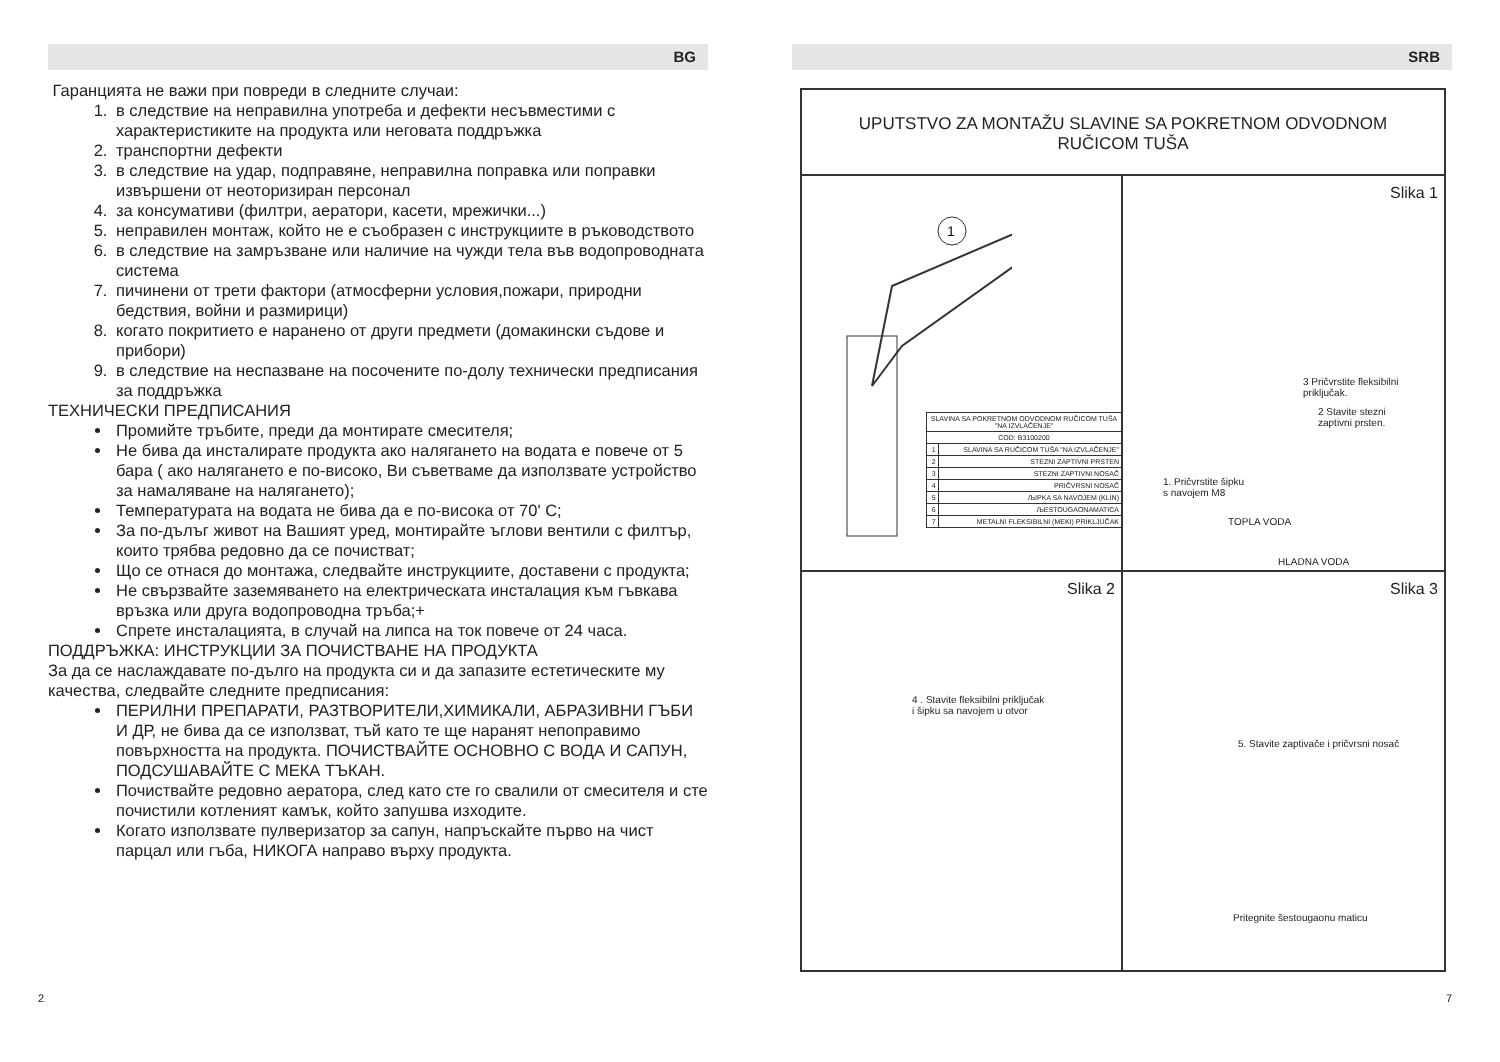BG
Гаранцията не важи при повреди в следните случаи:
1. в следствие на неправилна употреба и дефекти несъвместими с характеристиките на продукта или неговата поддръжка
2. транспортни дефекти
3. в следствие на удар, подправяне, неправилна поправка или поправки извършени от неоторизиран персонал
4. за консумативи (филтри, аератори, касети, мрежички...)
5. неправилен монтаж, който не е съобразен с инструкциите в ръководството
6. в следствие на замръзване или наличие на чужди тела във водопроводната система
7. пичинени от трети фактори (атмосферни условия,пожари, природни бедствия, войни и размирици)
8. когато покритието е наранено от други предмети (домакински съдове и прибори)
9. в следствие на неспазване на посочените по-долу технически предписания за поддръжка
ТЕХНИЧЕСКИ ПРЕДПИСАНИЯ
Промийте тръбите, преди да монтирате смесителя;
Не бива да инсталирате продукта ако налягането на водата е повече от 5 бара ( ако налягането е по-високо, Ви съветваме да използвате устройство за намаляване на налягането);
Температурата на водата не бива да е по-висока от 70' C;
За по-дълъг живот на Вашият уред, монтирайте ъглови вентили с филтър, които трябва редовно да се почистват;
Що се отнася до монтажа, следвайте инструкциите, доставени с продукта;
Не свързвайте заземяването на електрическата инсталация към гъвкава връзка или друга водопроводна тръба;+
Спрете инсталацията, в случай на липса на ток повече от 24 часа.
ПОДДРЪЖКА: ИНСТРУКЦИИ ЗА ПОЧИСТВАНЕ НА ПРОДУКТА
За да се наслаждавате по-дълго на продукта си и да запазите естетическите му качества, следвайте следните предписания:
ПЕРИЛНИ ПРЕПАРАТИ, РАЗТВОРИТЕЛИ,ХИМИКАЛИ, АБРАЗИВНИ ГЪБИ И ДР, не бива да се използват, тъй като те ще наранят непоправимо повърхността на продукта. ПОЧИСТВАЙТЕ ОСНОВНО С ВОДА И САПУН, ПОДСУШАВАЙТЕ С МЕКА ТЪКАН.
Почиствайте редовно аератора, след като сте го свалили от смесителя и сте почистили котленият камък, който запушва изходите.
Когато използвате пулверизатор за сапун, напръскайте първо на чист парцал или гъба, НИКОГА направо върху продукта.
SRB
UPUTSTVO ZA MONTAŽU SLAVINE SA POKRETNOM ODVODNOM
RUČICOM TUŠA
1
| SLAVINA SA POKRETNOM ODVODNOM RUČICOM TUŠA "NA IZVLAČENJE" | |
| COD: B3100200 | |
| 1 | SLAVINA SA RUČICOM TUŠA "NA IZVLAČENJE" |
| 2 | STEZNI ZAPTIVNI PRSTEN |
| 3 | STEZNI ZAPTIVNI NOSAČ |
| 4 | PRIČVRSNI NOSAČ |
| 5 | ЉIPKA SA NAVOJEM (KLIN) |
| 6 | ЉESTOUGAONAMATICA |
| 7 | METALNI FLEKSIBILNI (MEKI) PRIKLJUČAK |
Slika 1
3 Pričvrstite fleksibilni
priključak.
2 Stavite stezni
zaptivni prsten.
1. Pričvrstite šipku
s navojem M8
TOPLA VODA
HLADNA VODA
Slika 2
4 . Stavite fleksibilni priključak
i šipku sa navojem u otvor
Slika 3
5. Stavite zaptivače i pričvrsni nosač
Pritegnite šestougaonu maticu
2 7